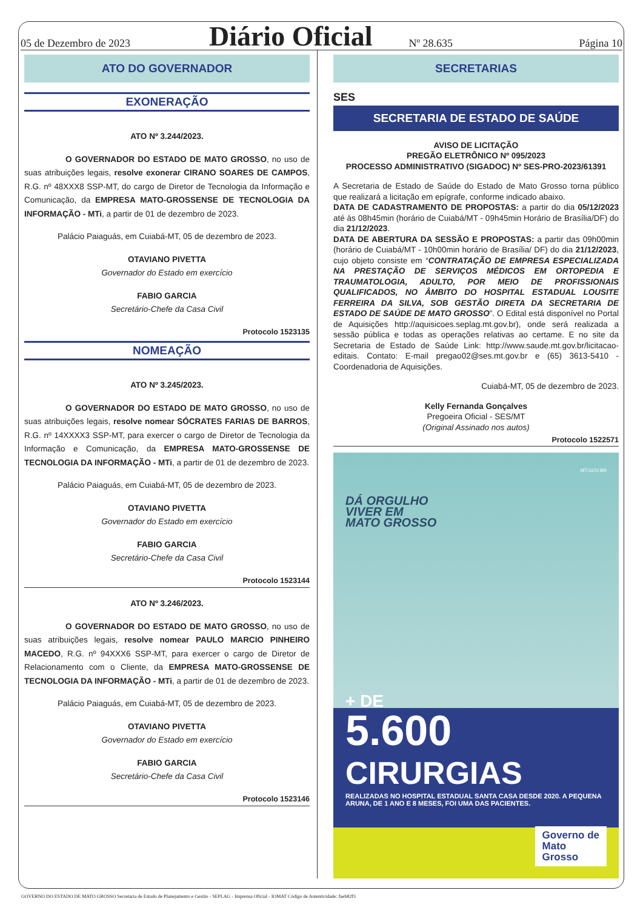05 de Dezembro de 2023 Diário Oficial Nº 28.635 Página 10
ATO DO GOVERNADOR
EXONERAÇÃO
ATO Nº 3.244/2023.
O GOVERNADOR DO ESTADO DE MATO GROSSO, no uso de suas atribuições legais, resolve exonerar CIRANO SOARES DE CAMPOS, R.G. nº 48XXX8 SSP-MT, do cargo de Diretor de Tecnologia da Informação e Comunicação, da EMPRESA MATO-GROSSENSE DE TECNOLOGIA DA INFORMAÇÃO - MTi, a partir de 01 de dezembro de 2023.
Palácio Paiaguás, em Cuiabá-MT, 05 de dezembro de 2023.
OTAVIANO PIVETTA
Governador do Estado em exercício
FABIO GARCIA
Secretário-Chefe da Casa Civil
Protocolo 1523135
NOMEAÇÃO
ATO Nº 3.245/2023.
O GOVERNADOR DO ESTADO DE MATO GROSSO, no uso de suas atribuições legais, resolve nomear SÓCRATES FARIAS DE BARROS, R.G. nº 14XXXX3 SSP-MT, para exercer o cargo de Diretor de Tecnologia da Informação e Comunicação, da EMPRESA MATO-GROSSENSE DE TECNOLOGIA DA INFORMAÇÃO - MTi, a partir de 01 de dezembro de 2023.
Palácio Paiaguás, em Cuiabá-MT, 05 de dezembro de 2023.
OTAVIANO PIVETTA
Governador do Estado em exercício
FABIO GARCIA
Secretário-Chefe da Casa Civil
Protocolo 1523144
ATO Nº 3.246/2023.
O GOVERNADOR DO ESTADO DE MATO GROSSO, no uso de suas atribuições legais, resolve nomear PAULO MARCIO PINHEIRO MACEDO, R.G. nº 94XXX6 SSP-MT, para exercer o cargo de Diretor de Relacionamento com o Cliente, da EMPRESA MATO-GROSSENSE DE TECNOLOGIA DA INFORMAÇÃO - MTi, a partir de 01 de dezembro de 2023.
Palácio Paiaguás, em Cuiabá-MT, 05 de dezembro de 2023.
OTAVIANO PIVETTA
Governador do Estado em exercício
FABIO GARCIA
Secretário-Chefe da Casa Civil
Protocolo 1523146
SECRETARIAS
SES
SECRETARIA DE ESTADO DE SAÚDE
AVISO DE LICITAÇÃO
PREGÃO ELETRÔNICO Nº 095/2023
PROCESSO ADMINISTRATIVO (SIGADOC) Nº SES-PRO-2023/61391
A Secretaria de Estado de Saúde do Estado de Mato Grosso torna público que realizará a licitação em epígrafe, conforme indicado abaixo.
DATA DE CADASTRAMENTO DE PROPOSTAS: a partir do dia 05/12/2023 até às 08h45min (horário de Cuiabá/MT - 09h45min Horário de Brasília/DF) do dia 21/12/2023.
DATA DE ABERTURA DA SESSÃO E PROPOSTAS: a partir das 09h00min (horário de Cuiabá/MT - 10h00min horário de Brasília/ DF) do dia 21/12/2023, cujo objeto consiste em “CONTRATAÇÃO DE EMPRESA ESPECIALIZADA NA PRESTAÇÃO DE SERVIÇOS MÉDICOS EM ORTOPEDIA E TRAUMATOLOGIA, ADULTO, POR MEIO DE PROFISSIONAIS QUALIFICADOS, NO ÂMBITO DO HOSPITAL ESTADUAL LOUSITE FERREIRA DA SILVA, SOB GESTÃO DIRETA DA SECRETARIA DE ESTADO DE SAÚDE DE MATO GROSSO”. O Edital está disponível no Portal de Aquisições http://aquisicoes.seplag.mt.gov.br), onde será realizada a sessão pública e todas as operações relativas ao certame. E no site da Secretaria de Estado de Saúde Link: http://www.saude.mt.gov.br/licitacao-editais. Contato: E-mail pregao02@ses.mt.gov.br e (65) 3613-5410 - Coordenadoria de Aquisições.
Cuiabá-MT, 05 de dezembro de 2023.
Kelly Fernanda Gonçalves
Pregoeira Oficial - SES/MT
(Original Assinado nos autos)
Protocolo 1522571
MT.GOV.BR
DÁ ORGULHO
VIVER EM
MATO GROSSO
+ DE
5.600
CIRURGIAS
REALIZADAS NO HOSPITAL ESTADUAL SANTA CASA DESDE 2020. A PEQUENA ARUNA, DE 1 ANO E 8 MESES, FOI UMA DAS PACIENTES.
Governo de
Mato
Grosso
GOVERNO DO ESTADO DE MATO GROSSO Secretaria de Estado de Planejamento e Gestão - SEPLAG - Imprensa Oficial - IOMAT Código de Autenticidade: faeb82f3